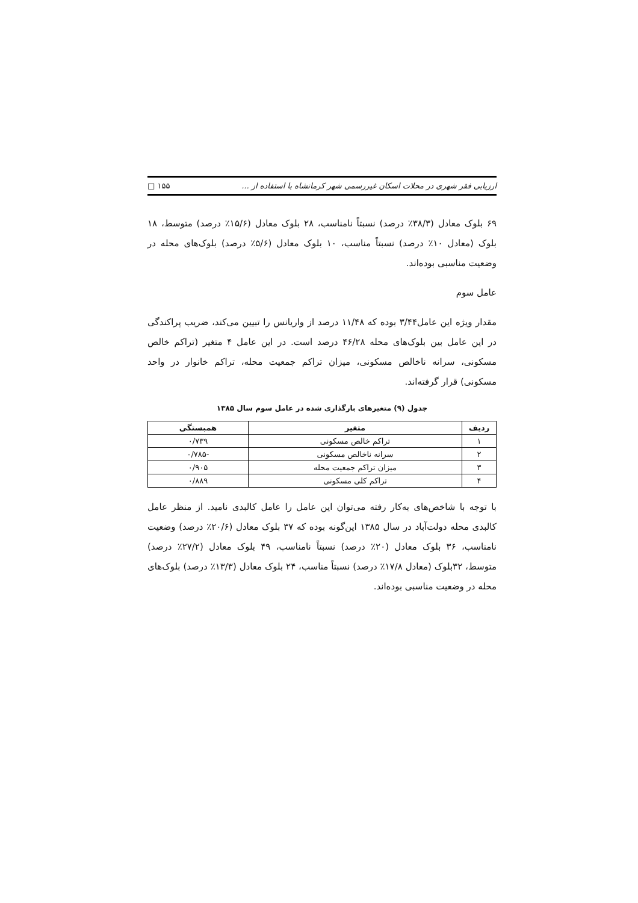ارزیابی فقر شهری در محلات اسکان غیررسمی شهر کرمانشاه با استفاده از ... □ ۱۵۵
۶۹ بلوک معادل (۳۸/۳٪ درصد) نسبتاً نامناسب، ۲۸ بلوک معادل (۱۵/۶٪ درصد) متوسط، ۱۸ بلوک (معادل ۱۰٪ درصد) نسبتاً مناسب، ۱۰ بلوک معادل (۵/۶٪ درصد) بلوک‌های محله در وضعیت مناسبی بوده‌اند.
عامل سوم
مقدار ویژه این عامل۳/۴۴ بوده که ۱۱/۴۸ درصد از واریانس را تبیین می‌کند، ضریب پراکندگی در این عامل بین بلوک‌های محله ۴۶/۲۸ درصد است. در این عامل ۴ متغیر (تراکم خالص مسکونی، سرانه ناخالص مسکونی، میزان تراکم جمعیت محله، تراکم خانوار در واحد مسکونی) قرار گرفته‌اند.
جدول (۹) متغیرهای بارگذاری شده در عامل سوم سال ۱۳۸۵
| ردیف | متغیر | همبستگی |
| --- | --- | --- |
| ۱ | تراکم خالص مسکونی | ۰/۷۳۹ |
| ۲ | سرانه ناخالص مسکونی | -۰/۷۸۵ |
| ۳ | میزان تراکم جمعیت محله | ۰/۹۰۵ |
| ۴ | تراکم کلی مسکونی | ۰/۸۸۹ |
با توجه با شاخص‌های به‌کار رفته می‌توان این عامل را عامل کالبدی نامید. از منظر عامل کالبدی محله دولت‌آباد در سال ۱۳۸۵ این‌گونه بوده که ۳۷ بلوک معادل (۲۰/۶٪ درصد) وضعیت نامناسب، ۳۶ بلوک معادل (۲۰٪ درصد) نسبتاً نامناسب، ۴۹ بلوک معادل (۲۷/۲٪ درصد) متوسط، ۳۲بلوک (معادل ۱۷/۸٪ درصد) نسبتاً مناسب، ۲۴ بلوک معادل (۱۳/۳٪ درصد) بلوک‌های محله در وضعیت مناسبی بوده‌اند.